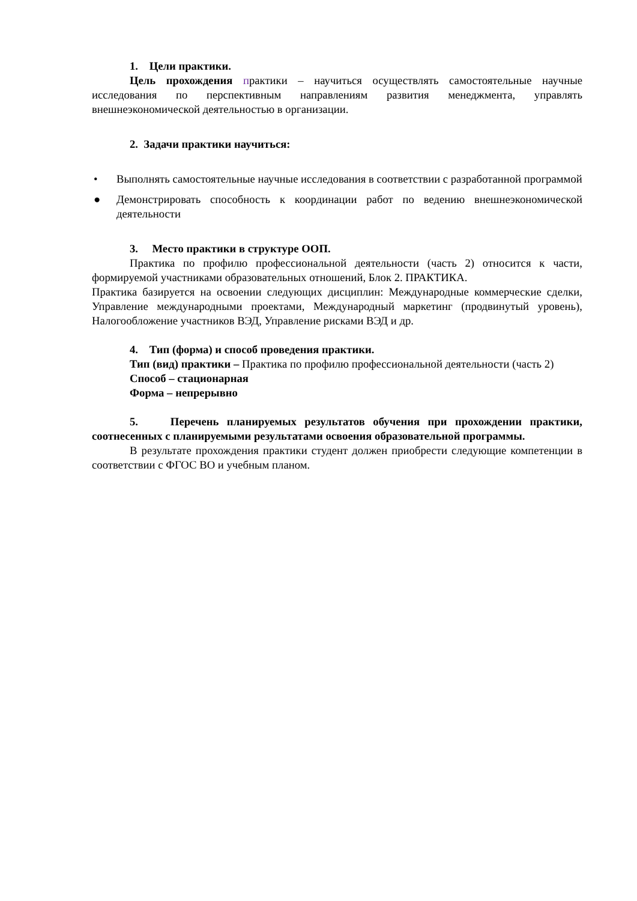1. Цели практики.
Цель прохождения практики – научиться осуществлять самостоятельные научные исследования по перспективным направлениям развития менеджмента, управлять внешнеэкономической деятельностью в организации.
2. Задачи практики научиться:
• Выполнять самостоятельные научные исследования в соответствии с разработанной программой
● Демонстрировать способность к координации работ по ведению внешнеэкономической деятельности
3. Место практики в структуре ООП.
Практика по профилю профессиональной деятельности (часть 2) относится к части, формируемой участниками образовательных отношений, Блок 2. ПРАКТИКА.
Практика базируется на освоении следующих дисциплин: Международные коммерческие сделки, Управление международными проектами, Международный маркетинг (продвинутый уровень), Налогообложение участников ВЭД, Управление рисками ВЭД и др.
4. Тип (форма) и способ проведения практики.
Тип (вид) практики – Практика по профилю профессиональной деятельности (часть 2)
Способ – стационарная
Форма – непрерывно
5. Перечень планируемых результатов обучения при прохождении практики, соотнесенных с планируемыми результатами освоения образовательной программы.
В результате прохождения практики студент должен приобрести следующие компетенции в соответствии с ФГОС ВО и учебным планом.